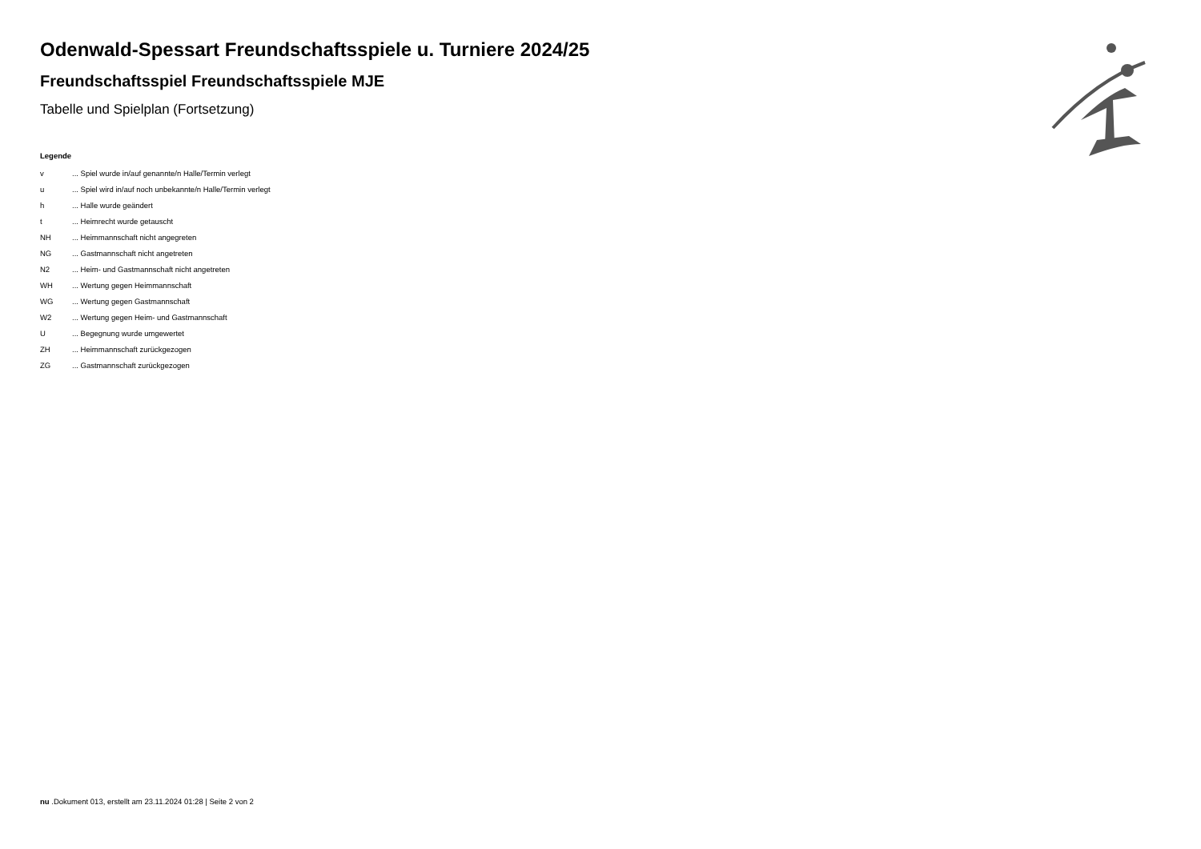Odenwald-Spessart Freundschaftsspiele u. Turniere 2024/25
Freundschaftsspiel Freundschaftsspiele MJE
Tabelle und Spielplan (Fortsetzung)
Legende
| v | ... Spiel wurde in/auf genannte/n Halle/Termin verlegt |
| u | ... Spiel wird in/auf noch unbekannte/n Halle/Termin verlegt |
| h | ... Halle wurde geändert |
| t | ... Heimrecht wurde getauscht |
| NH | ... Heimmannschaft nicht angegreten |
| NG | ... Gastmannschaft nicht angetreten |
| N2 | ... Heim- und Gastmannschaft nicht angetreten |
| WH | ... Wertung gegen Heimmannschaft |
| WG | ... Wertung gegen Gastmannschaft |
| W2 | ... Wertung gegen Heim- und Gastmannschaft |
| U | ... Begegnung wurde umgewertet |
| ZH | ... Heimmannschaft zurückgezogen |
| ZG | ... Gastmannschaft zurückgezogen |
nu .Dokument 013, erstellt am 23.11.2024 01:28 | Seite 2 von 2